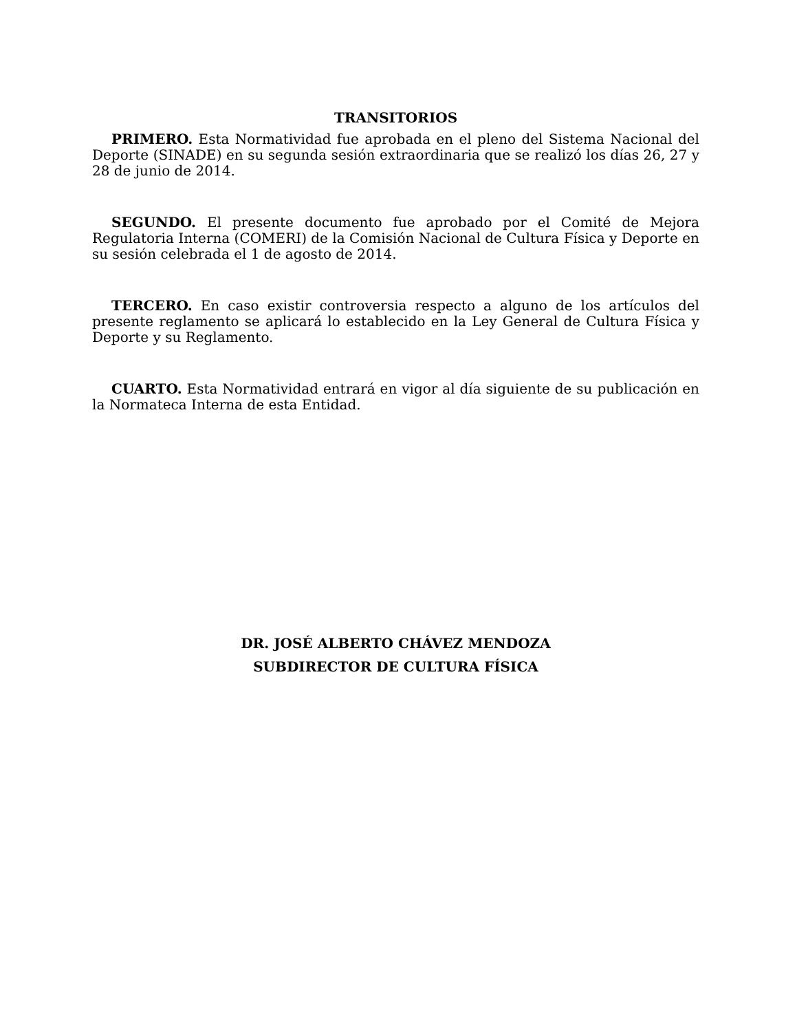TRANSITORIOS
PRIMERO. Esta Normatividad fue aprobada en el pleno del Sistema Nacional del Deporte (SINADE) en su segunda sesión extraordinaria que se realizó los días 26, 27 y 28 de junio de 2014.
SEGUNDO. El presente documento fue aprobado por el Comité de Mejora Regulatoria Interna (COMERI) de la Comisión Nacional de Cultura Física y Deporte en su sesión celebrada el 1 de agosto de 2014.
TERCERO. En caso existir controversia respecto a alguno de los artículos del presente reglamento se aplicará lo establecido en la Ley General de Cultura Física y Deporte y su Reglamento.
CUARTO. Esta Normatividad entrará en vigor al día siguiente de su publicación en la Normateca Interna de esta Entidad.
DR. JOSÉ ALBERTO CHÁVEZ MENDOZA
SUBDIRECTOR DE CULTURA FÍSICA